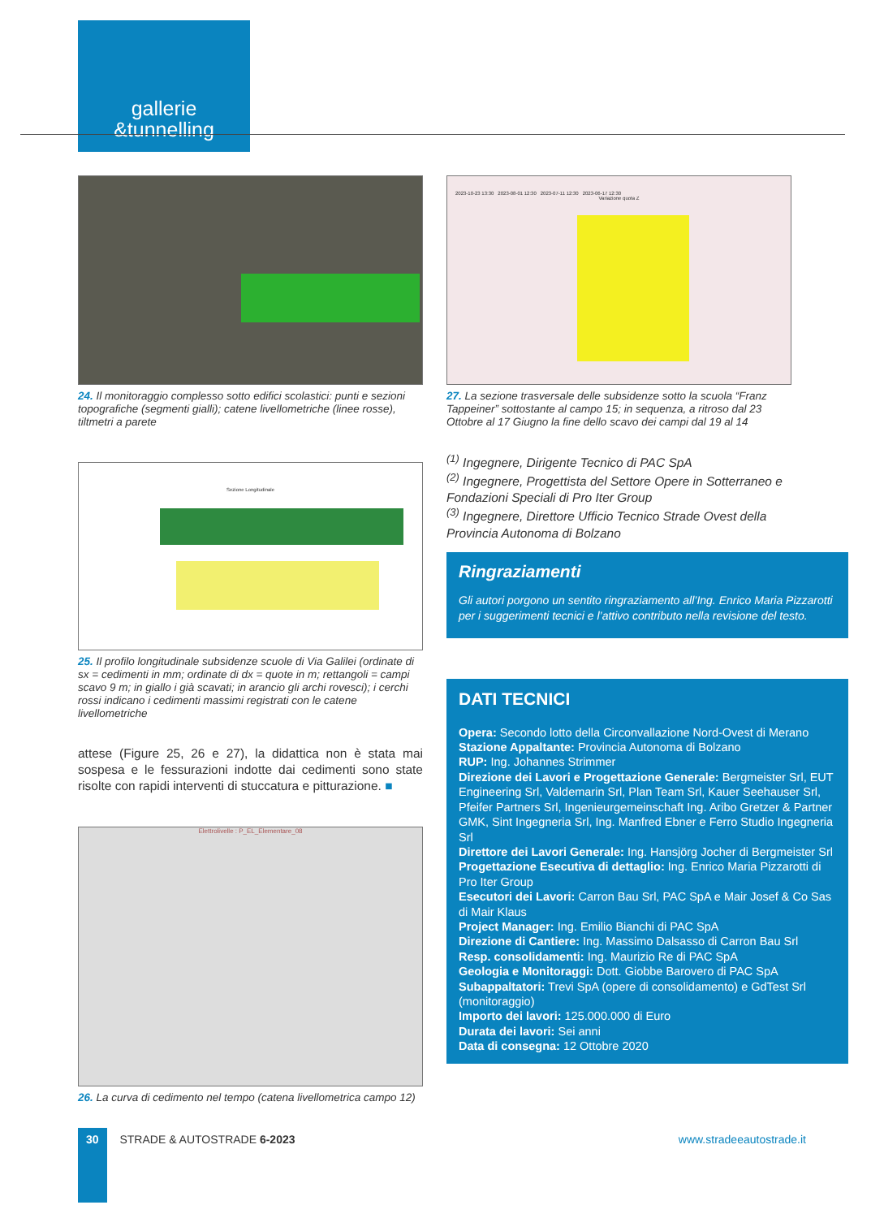gallerie
&tunnelling
24. Il monitoraggio complesso sotto edifici scolastici: punti e sezioni topografiche (segmenti gialli); catene livellometriche (linee rosse), tiltmetri a parete
Sezione Longitudinale
25. Il profilo longitudinale subsidenze scuole di Via Galilei (ordinate di sx = cedimenti in mm; ordinate di dx = quote in m; rettangoli = campi scavo 9 m; in giallo i già scavati; in arancio gli archi rovesci); i cerchi rossi indicano i cedimenti massimi registrati con le catene livellometriche
attese (Figure 25, 26 e 27), la didattica non è stata mai sospesa e le fessurazioni indotte dai cedimenti sono state risolte con rapidi interventi di stuccatura e pitturazione. ■
Elettrolivelle : P_EL_Elementare_08
26. La curva di cedimento nel tempo (catena livellometrica campo 12)
2023-10-23 13:30 2023-08-01 12:30 2023-07-11 12:30 2023-06-17 12:30
Variazione quota Z
27. La sezione trasversale delle subsidenze sotto la scuola “Franz Tappeiner” sottostante al campo 15; in sequenza, a ritroso dal 23 Ottobre al 17 Giugno la fine dello scavo dei campi dal 19 al 14
<sup>(1)</sup> Ingegnere, Dirigente Tecnico di PAC SpA
<sup>(2)</sup> Ingegnere, Progettista del Settore Opere in Sotterraneo e Fondazioni Speciali di Pro Iter Group
<sup>(3)</sup> Ingegnere, Direttore Ufficio Tecnico Strade Ovest della Provincia Autonoma di Bolzano
Ringraziamenti
Gli autori porgono un sentito ringraziamento all’Ing. Enrico Maria Pizzarotti per i suggerimenti tecnici e l’attivo contributo nella revisione del testo.
DATI TECNICI
Opera: Secondo lotto della Circonvallazione Nord-Ovest di Merano
Stazione Appaltante: Provincia Autonoma di Bolzano
RUP: Ing. Johannes Strimmer
Direzione dei Lavori e Progettazione Generale: Bergmeister Srl, EUT Engineering Srl, Valdemarin Srl, Plan Team Srl, Kauer Seehauser Srl, Pfeifer Partners Srl, Ingenieurgemeinschaft Ing. Aribo Gretzer & Partner GMK, Sint Ingegneria Srl, Ing. Manfred Ebner e Ferro Studio Ingegneria Srl
Direttore dei Lavori Generale: Ing. Hansjörg Jocher di Bergmeister Srl
Progettazione Esecutiva di dettaglio: Ing. Enrico Maria Pizzarotti di Pro Iter Group
Esecutori dei Lavori: Carron Bau Srl, PAC SpA e Mair Josef & Co Sas di Mair Klaus
Project Manager: Ing. Emilio Bianchi di PAC SpA
Direzione di Cantiere: Ing. Massimo Dalsasso di Carron Bau Srl
Resp. consolidamenti: Ing. Maurizio Re di PAC SpA
Geologia e Monitoraggi: Dott. Giobbe Barovero di PAC SpA
Subappaltatori: Trevi SpA (opere di consolidamento) e GdTest Srl (monitoraggio)
Importo dei lavori: 125.000.000 di Euro
Durata dei lavori: Sei anni
Data di consegna: 12 Ottobre 2020
30 STRADE & AUTOSTRADE 6-2023 www.stradeeautostrade.it